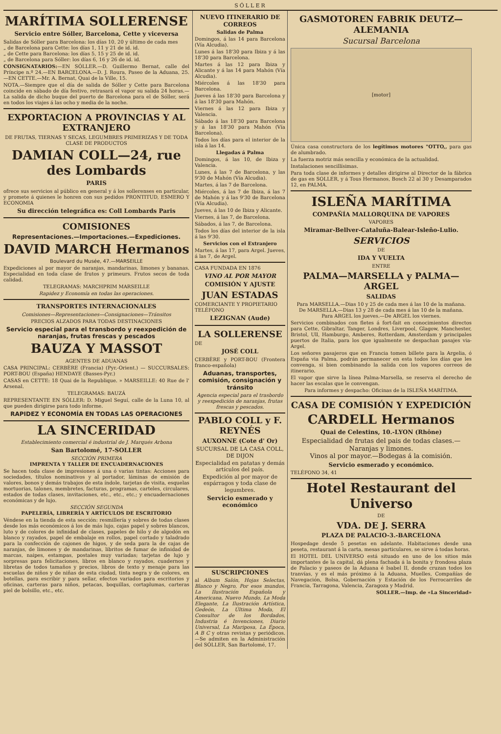SÓLLER
MARÍTIMA SOLLERENSE
Servicio entre Sóller, Barcelona, Cette y viceversa
Salidas de Sóller para Barcelona: los días 10, 20 y último de cada mes
„ de Barcelona para Cette: los días 1, 11 y 21 de id. id.
„ de Cette para Barcelona: los días 5, 15 y 25 de id. id.
„ de Barcelona para Sóller: los días 6, 16 y 26 de id. id.
CONSIGNATARIOS:—EN SÓLLER.—D. Guillermo Bernat, calle del Príncipe n.º 24.—EN BARCELONA.—D. J. Roura, Paseo de la Aduana, 25.—EN CETTE.—Mr. A. Bernat, Quai de la Ville, 15.
NOTA.—Siempre que el día de salida de Sóller y Cette para Barcelona coincide en sábado de día festivo, retrasará el vapor su salida 24 horas.—La salida de dicho buque del puerto de Barcelona para el de Sóller, será en todos los viajes á las ocho y media de la noche.
EXPORTACION A PROVINCIAS Y AL EXTRANJERO
DE FRUTAS, TIERNAS Y SECAS, LEGUMBRES PRIMERIZAS Y DE TODA CLASE DE PRODUCTOS
DAMIAN COLL—24, rue des Lombards
PARIS
ofrece sus servicios al público en general y á los sollerenses en particular, y promete á quienes le honren con sus pedidos PRONTITUD, ESMERO Y ECONOMIA
Su dirección telegráfica es: Coll Lombards Paris
COMISIONES
Representaciones.—Importaciones.—Expediciones.
DAVID MARCH Hermanos
Boulevard du Musée, 47.—MARSEILLE
Expediciones al por mayor de naranjas, mandarinas, limones y bananas. Especialidad en toda clase de frutos y primeurs. Frutos secos de toda calidad.
TELEGRAMAS: MARCHPRIM MARSEILLE
Rapidez y Economía en todas las operaciones.
TRANSPORTES INTERNACIONALES
Comisiones—Representaciones—Consignaciones—Tránsitos
PRECIOS ALZADOS PARA TODAS DESTINACIONES
Servicio especial para el transbordo y reexpedición de naranjas, frutas frescas y pescados
BAUZA Y MASSOT
AGENTES DE ADUANAS
CASA PRINCIPAL: CERBÈRE (Francia) (Pyr.-Orient.) — SUCCURSALES: PORT-BOU (España) HENDAYE (Basses-Pyr.)
CASAS en CETTE: 18 Quai de la Republique. » MARSEILLE: 40 Rue de l' Arsenal.
TELEGRAMAS: BAUZÁ
REPRESENTANTE EN SÓLLER: D. Miguel Seguí, calle de la Luna 10, al que pueden dirigirse para todo informe.
RAPIDEZ Y ECONOMÍA EN TODAS LAS OPERACIONES
LA SINCERIDAD
Establecimiento comercial é industrial de J. Marqués Arbona
San Bartolomé, 17-SOLLER
SECCIÓN PRIMERA
IMPRENTA Y TALLER DE ENCUADERNACIONES
Se hacen toda clase de impresiones á una ó varias tintas: Acciones para sociedades, títulos nominativos y al portador, láminas de emisión de valores, bonos y demás trabajos de esta índole, tarjetas de visita, esquelas mortuorias, talones, membretes, facturas, programas, carteles, circulares, estados de todas clases, invitaciones, etc., etc., etc.; y encuadernaciones económicas y de lujo.
SECCIÓN SEGUNDA
PAPELERÍA, LIBRERÍA Y ARTÍCULOS DE ESCRITORIO
Véndese en la tienda de esta sección: resmillería y sobres de todas clases desde los más económicos á los de más lujo, cajas papel y sobres blancos, luto y de colores de infinidad de clases, papeles de hilo y de algodón en blanco y rayados, papel de embalaje en rollos, papel cortado y taladrado para la confección de cajones de higos, y de seda para la de cajas de naranjas, de limones y de mandarinas, libritos de fumar de infinidad de marcas, naipes, estampas, postales muy variadas; tarjetas de lujo y sorpresas para felicitaciones, libros en blanco y rayados, cuadernos y libretas de todos tamaños y precios, libros de texto y menaje para las escuelas de niños y de niñas de esta ciudad, tinta negra y de colores, en botellas, para escribir y para sellar, efectos variados para escritorios y oficinas, carteras para niños, petacas, boquillas, cortaplumas, carteras piel de bolsillo, etc., etc.
NUEVO ITINERARIO DE CORREOS
Salidas de Palma
Domingos, á las 14 para Barcelona (Vía Alcudia).
Lunes á las 18'30 para Ibiza y á las 18'30 para Barcelona.
Martes á las 12 para Ibiza y Alicante y á las 14 para Mahón (Vía Alcudia).
Miércoles á las 18'30 para Barcelona.
Jueves á las 18'30 para Barcelona y á las 18'30 para Mahón.
Viernes á las 12 para Ibiza y Valencia.
Sábado á las 18'30 para Barcelona y á las 18'30 para Mahón (Vía Barcelona).
Todos los días para el interior de la isla á las 14.
Llegadas á Palma
Domingos, á las 10, de Ibiza y Valencia.
Lunes, á las 7 de Barcelona, y las 9'30 de Mahón (Vía Alcudia).
Martes, á las 7 de Barcelona.
Miércoles, á las 7 de Ibiza, á las 7 de Mahón y á las 9'30 de Barcelona (Vía Alcudia).
Jueves, á las 10 de Ibiza y Alicante.
Viernes, á las 7, de Barcelona.
Sábados, á las 7, de Barcelona.
Todos los días del interior de la isla á las 9'30.
Servicios con el Extranjero
Martes, á las 17, para Argel. Jueves, á las 7, de Argel.
CASA FUNDADA EN 1876
VINO AL POR MAYOR
COMISIÓN Y AJUSTE
JUAN ESTADAS
COMERCIANTE Y PROPIETARIO
TELÉFONO
LEZIGNAN (Aude)
LA SOLLERENSE
DE
JOSÉ COLL
CERBÈRE y PORT-BOU (Frontera franco-española)
Aduanas, transportes, comisión, consignación y tránsito
Agencia especial para el trasbordo y reexpedición de naranjas, frutas frescas y pescados.
PABLO COLL y F. REYNÉS
AUXONNE (Cote d' Or)
SUCURSAL DE LA CASA COLL, DE DIJON
Especialidad en patatas y demás artículos del país.
Expedición al por mayor de espárragos y toda clase de legumbres.
Servicio esmerado y económico
SUSCRIPCIONES
al Album Salón, Hojas Selectas, Blanco y Negro, Por esos mundos, La Ilustración Española y Americana, Nuevo Mundo, La Moda Elegante, La Ilustración Artística, Gedeón, La Última Moda, El Consultor de los Bordados, Industria é Invenciones, Diario Universal, La Mariposa, La Época, A B C y otras revistas y periódicos.—Se admiten en la Administración del SÓLLER, San Bartolomé, 17.
GASMOTOREN FABRIK DEUTZ—ALEMANIA
Sucursal Barcelona
[motor]
Única casa constructora de los legítimos motores "OTTO,, para gas de alumbrado.
La fuerza motriz más sencilla y económica de la actualidad.
Instalaciones sencillísimas.
Para toda clase de informes y detalles dirigirse al Director de la fábrica de gas en SOLLER, y á Tous Hermanos, Bosch 22 al 30 y Desamparados 12, en PALMA.
ISLEÑA MARÍTIMA
COMPAÑÍA MALLORQUINA DE VAPORES
VAPORES
Miramar-Bellver-Cataluña-Balear-Isleño-Lulio.
SERVICIOS
DE
IDA Y VUELTA
ENTRE
PALMA—MARSELLA y PALMA—ARGEL
SALIDAS
Para MARSELLA.—Dias 10 y 25 de cada mes á las 10 de la mañana.
De MARSELLA.—Dias 13 y 28 de cada mes á las 10 de la mañana.
Para ARGEL los jueves.—De ARGEL los viernes.
Servicios combinados con fletes á fort-fait en conocimientos directos para Cette, Gibraltar, Tanger, Londres, Liverpool, Glagow, Manchester, Bristol, Ull, Hamburgo, Amberes, Rotterdam, Amsterdam y principales puertos de Italia, para los que igualmente se despachan pasajes via-Argel.
Los señores pasajeros que en Francia tomen billete para la Argelia, ó España via Palma, podrán permanecer en esta todos los días que les convenga, si bien combinando la salida con los vapores correos de itinerario.
El vapor que sirve la línea Palma-Marsella, se reserva el derecho de hacer las escalas que le convengan.
Para informes y despacho: Oficinas de la ISLEÑA MARÍTIMA.
CASA DE COMISIÓN Y EXPEDICIÓN
CARDELL Hermanos
Quai de Celestins, 10.-LYON (Rhône)
Especialidad de frutas del pais de todas clases.—Naranjas y limones.
Vinos al por mayor.—Bodegas á la comisión.
Servicio esmerado y económico.
TELÉFONO 34, 41
Hotel Restaurant del Universo
DE
VDA. DE J. SERRA
PLAZA DE PALACIO-3.-BARCELONA
Hospedage desde 5 pesetas en adelante. Habitaciones desde una peseta, restaurant á la carta, mesas particulares, se sirve á todas horas.
El HOTEL DEL UNIVERSO está situado en uno de los sitios más importantes de la capital, dá plena fachada á la bonita y frondosa plaza de Palacio y paseos de la Aduana é Isabel II, donde cruzan todos los tranvías, y es el más próximo á la Aduana, Muelles, Compañías de Navegación, Bolsa, Gobernación y Estación de los Ferrocarriles de Francia, Tarragona, Valencia, Zaragoza y Madrid.
SOLLER.—Imp. de «La Sinceridad»